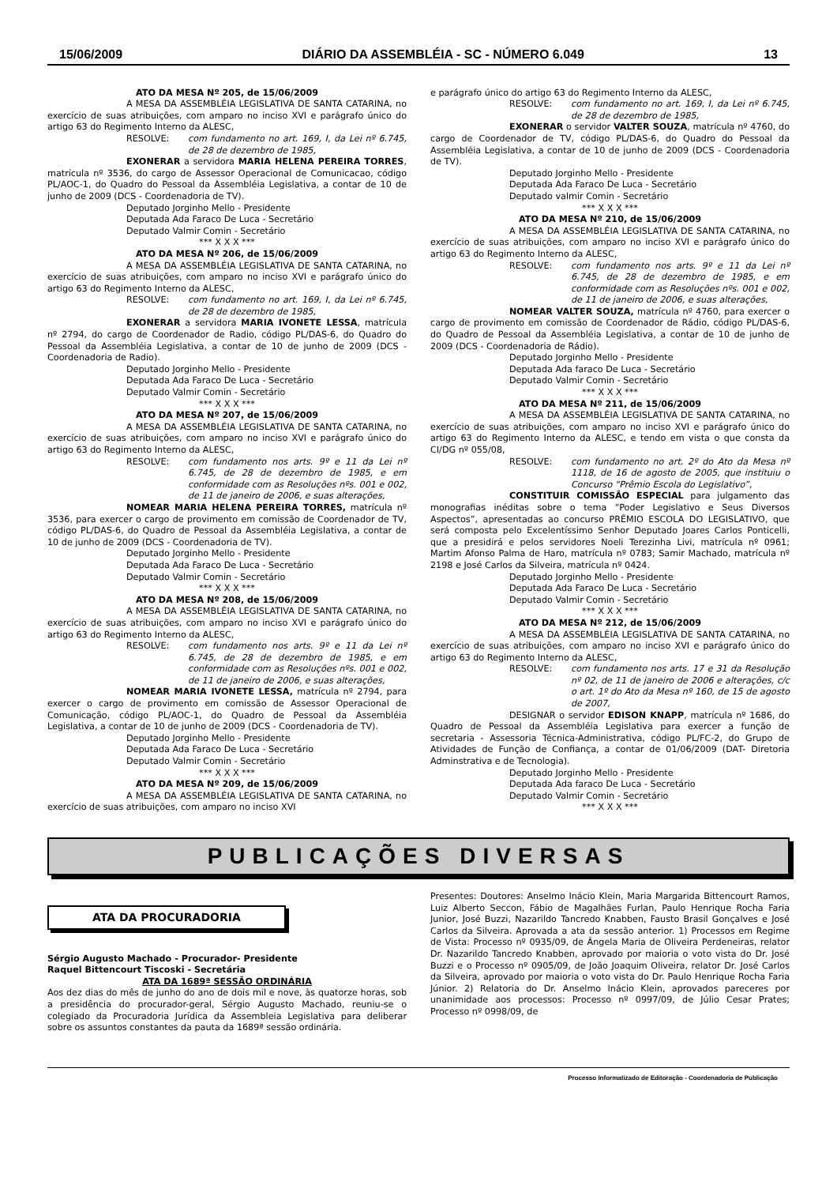15/06/2009 DIÁRIO DA ASSEMBLÉIA - SC - NÚMERO 6.049 13
ATO DA MESA Nº 205, de 15/06/2009
A MESA DA ASSEMBLÉIA LEGISLATIVA DE SANTA CATARINA, no exercício de suas atribuições, com amparo no inciso XVI e parágrafo único do artigo 63 do Regimento Interno da ALESC,
RESOLVE: com fundamento no art. 169, I, da Lei nº 6.745, de 28 de dezembro de 1985,
EXONERAR a servidora MARIA HELENA PEREIRA TORRES, matrícula nº 3536, do cargo de Assessor Operacional de Comunicacao, código PL/AOC-1, do Quadro do Pessoal da Assembléia Legislativa, a contar de 10 de junho de 2009 (DCS - Coordenadoria de TV).
Deputado Jorginho Mello - Presidente
Deputada Ada Faraco De Luca - Secretário
Deputado Valmir Comin - Secretário
*** X X X ***
ATO DA MESA Nº 206, de 15/06/2009
A MESA DA ASSEMBLÉIA LEGISLATIVA DE SANTA CATARINA, no exercício de suas atribuições, com amparo no inciso XVI e parágrafo único do artigo 63 do Regimento Interno da ALESC,
RESOLVE: com fundamento no art. 169, I, da Lei nº 6.745, de 28 de dezembro de 1985,
EXONERAR a servidora MARIA IVONETE LESSA, matrícula nº 2794, do cargo de Coordenador de Radio, código PL/DAS-6, do Quadro do Pessoal da Assembléia Legislativa, a contar de 10 de junho de 2009 (DCS - Coordenadoria de Radio).
Deputado Jorginho Mello - Presidente
Deputada Ada Faraco De Luca - Secretário
Deputado Valmir Comin - Secretário
*** X X X ***
ATO DA MESA Nº 207, de 15/06/2009
A MESA DA ASSEMBLÉIA LEGISLATIVA DE SANTA CATARINA, no exercício de suas atribuições, com amparo no inciso XVI e parágrafo único do artigo 63 do Regimento Interno da ALESC,
RESOLVE: com fundamento nos arts. 9º e 11 da Lei nº 6.745, de 28 de dezembro de 1985, e em conformidade com as Resoluções nºs. 001 e 002, de 11 de janeiro de 2006, e suas alterações,
NOMEAR MARIA HELENA PEREIRA TORRES, matrícula nº 3536, para exercer o cargo de provimento em comissão de Coordenador de TV, código PL/DAS-6, do Quadro de Pessoal da Assembléia Legislativa, a contar de 10 de junho de 2009 (DCS - Coordenadoria de TV).
Deputado Jorginho Mello - Presidente
Deputada Ada Faraco De Luca - Secretário
Deputado Valmir Comin - Secretário
*** X X X ***
ATO DA MESA Nº 208, de 15/06/2009
A MESA DA ASSEMBLÉIA LEGISLATIVA DE SANTA CATARINA, no exercício de suas atribuições, com amparo no inciso XVI e parágrafo único do artigo 63 do Regimento Interno da ALESC,
RESOLVE: com fundamento nos arts. 9º e 11 da Lei nº 6.745, de 28 de dezembro de 1985, e em conformidade com as Resoluções nºs. 001 e 002, de 11 de janeiro de 2006, e suas alterações,
NOMEAR MARIA IVONETE LESSA, matrícula nº 2794, para exercer o cargo de provimento em comissão de Assessor Operacional de Comunicação, código PL/AOC-1, do Quadro de Pessoal da Assembléia Legislativa, a contar de 10 de junho de 2009 (DCS - Coordenadoria de TV).
Deputado Jorginho Mello - Presidente
Deputada Ada Faraco De Luca - Secretário
Deputado Valmir Comin - Secretário
*** X X X ***
ATO DA MESA Nº 209, de 15/06/2009
A MESA DA ASSEMBLÉIA LEGISLATIVA DE SANTA CATARINA, no exercício de suas atribuições, com amparo no inciso XVI
e parágrafo único do artigo 63 do Regimento Interno da ALESC,
RESOLVE: com fundamento no art. 169, I, da Lei nº 6.745, de 28 de dezembro de 1985,
EXONERAR o servidor VALTER SOUZA, matrícula nº 4760, do cargo de Coordenador de TV, código PL/DAS-6, do Quadro do Pessoal da Assembléia Legislativa, a contar de 10 de junho de 2009 (DCS - Coordenadoria de TV).
Deputado Jorginho Mello - Presidente
Deputada Ada Faraco De Luca - Secretário
Deputado valmir Comin - Secretário
*** X X X ***
ATO DA MESA Nº 210, de 15/06/2009
A MESA DA ASSEMBLÉIA LEGISLATIVA DE SANTA CATARINA, no exercício de suas atribuições, com amparo no inciso XVI e parágrafo único do artigo 63 do Regimento Interno da ALESC,
RESOLVE: com fundamento nos arts. 9º e 11 da Lei nº 6.745, de 28 de dezembro de 1985, e em conformidade com as Resoluções nºs. 001 e 002, de 11 de janeiro de 2006, e suas alterações,
NOMEAR VALTER SOUZA, matrícula nº 4760, para exercer o cargo de provimento em comissão de Coordenador de Rádio, código PL/DAS-6, do Quadro de Pessoal da Assembléia Legislativa, a contar de 10 de junho de 2009 (DCS - Coordenadoria de Rádio).
Deputado Jorginho Mello - Presidente
Deputada Ada faraco De Luca - Secretário
Deputado Valmir Comin - Secretário
*** X X X ***
ATO DA MESA Nº 211, de 15/06/2009
A MESA DA ASSEMBLÉIA LEGISLATIVA DE SANTA CATARINA, no exercício de suas atribuições, com amparo no inciso XVI e parágrafo único do artigo 63 do Regimento Interno da ALESC, e tendo em vista o que consta da CI/DG nº 055/08,
RESOLVE: com fundamento no art. 2º do Ato da Mesa nº 1118, de 16 de agosto de 2005, que instituiu o Concurso “Prêmio Escola do Legislativo”,
CONSTITUIR COMISSÃO ESPECIAL para julgamento das monografias inéditas sobre o tema “Poder Legislativo e Seus Diversos Aspectos”, apresentadas ao concurso PRÊMIO ESCOLA DO LEGISLATIVO, que será composta pelo Excelentíssimo Senhor Deputado Joares Carlos Ponticelli, que a presidirá e pelos servidores Noeli Terezinha Livi, matrícula nº 0961; Martim Afonso Palma de Haro, matrícula nº 0783; Samir Machado, matrícula nº 2198 e José Carlos da Silveira, matrícula nº 0424.
Deputado Jorginho Mello - Presidente
Deputada Ada Faraco De Luca - Secretário
Deputado Valmir Comin - Secretário
*** X X X ***
ATO DA MESA Nº 212, de 15/06/2009
A MESA DA ASSEMBLÉIA LEGISLATIVA DE SANTA CATARINA, no exercício de suas atribuições, com amparo no inciso XVI e parágrafo único do artigo 63 do Regimento Interno da ALESC,
RESOLVE: com fundamento nos arts. 17 e 31 da Resolução nº 02, de 11 de janeiro de 2006 e alterações, c/c o art. 1º do Ato da Mesa nº 160, de 15 de agosto de 2007,
DESIGNAR o servidor EDISON KNAPP, matrícula nº 1686, do Quadro de Pessoal da Assembléia Legislativa para exercer a função de secretaria - Assessoria Técnica-Administrativa, código PL/FC-2, do Grupo de Atividades de Função de Confiança, a contar de 01/06/2009 (DAT- Diretoria Adminstrativa e de Tecnologia).
Deputado Jorginho Mello - Presidente
Deputada Ada faraco De Luca - Secretário
Deputado Valmir Comin - Secretário
*** X X X ***
PUBLICAÇÕES DIVERSAS
ATA DA PROCURADORIA
Sérgio Augusto Machado - Procurador- Presidente
Raquel Bittencourt Tiscoski - Secretária
ATA DA 1689ª SESSÃO ORDINÁRIA
Aos dez dias do mês de junho do ano de dois mil e nove, às quatorze horas, sob a presidência do procurador-geral, Sérgio Augusto Machado, reuniu-se o colegiado da Procuradoria Jurídica da Assembleia Legislativa para deliberar sobre os assuntos constantes da pauta da 1689ª sessão ordinária.
Presentes: Doutores: Anselmo Inácio Klein, Maria Margarida Bittencourt Ramos, Luiz Alberto Seccon, Fábio de Magalhães Furlan, Paulo Henrique Rocha Faria Junior, José Buzzi, Nazarildo Tancredo Knabben, Fausto Brasil Gonçalves e José Carlos da Silveira. Aprovada a ata da sessão anterior. 1) Processos em Regime de Vista: Processo nº 0935/09, de Ângela Maria de Oliveira Perdeneiras, relator Dr. Nazarildo Tancredo Knabben, aprovado por maioria o voto vista do Dr. José Buzzi e o Processo nº 0905/09, de João Joaquim Oliveira, relator Dr. José Carlos da Silveira, aprovado por maioria o voto vista do Dr. Paulo Henrique Rocha Faria Júnior. 2) Relatoria do Dr. Anselmo Inácio Klein, aprovados pareceres por unanimidade aos processos: Processo nº 0997/09, de Júlio Cesar Prates; Processo nº 0998/09, de
Processo Informatizado de Editoração - Coordenadoria de Publicação